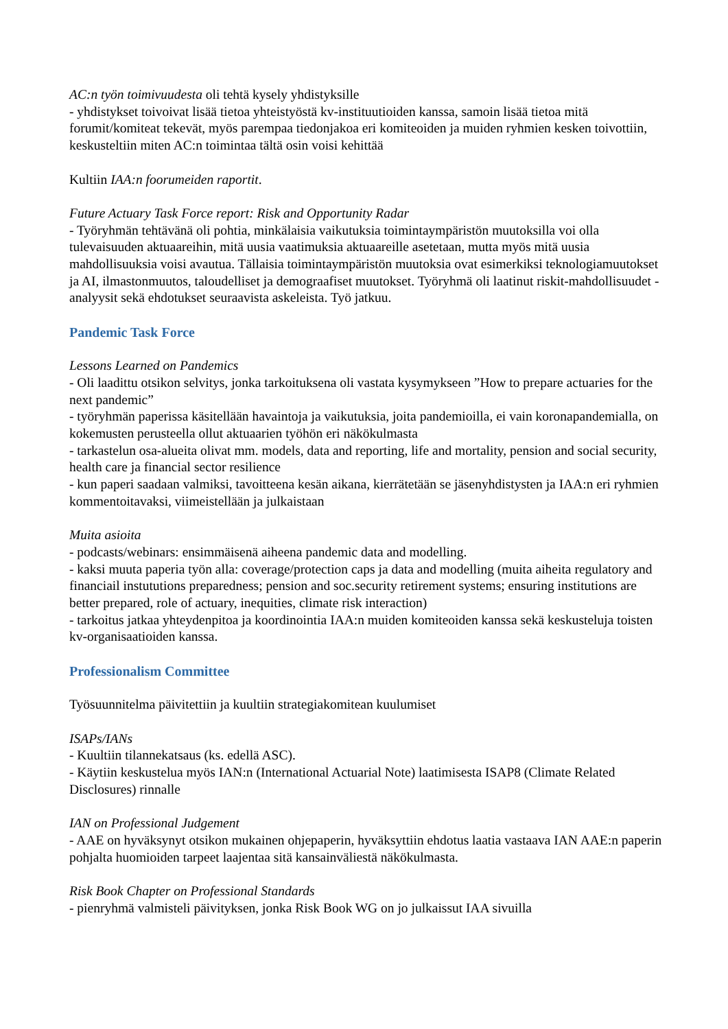AC:n työn toimivuudesta oli tehtä kysely yhdistyksille
- yhdistykset toivoivat lisää tietoa yhteistyöstä kv-instituutioiden kanssa, samoin lisää tietoa mitä forumit/komiteat tekevät, myös parempaa tiedonjakoa eri komiteoiden ja muiden ryhmien kesken toivottiin, keskusteltiin miten AC:n toimintaa tältä osin voisi kehittää
Kultiin IAA:n foorumeiden raportit.
Future Actuary Task Force report: Risk and Opportunity Radar
- Työryhmän tehtävänä oli pohtia, minkälaisia vaikutuksia toimintaympäristön muutoksilla voi olla tulevaisuuden aktuaareihin, mitä uusia vaatimuksia aktuaareille asetetaan, mutta myös mitä uusia mahdollisuuksia voisi avautua. Tällaisia toimintaympäristön muutoksia ovat esimerkiksi teknologiamuutokset ja AI, ilmastonmuutos, taloudelliset ja demograafiset muutokset. Työryhmä oli laatinut riskit-mahdollisuudet -analyysit sekä ehdotukset seuraavista askeleista. Työ jatkuu.
Pandemic Task Force
Lessons Learned on Pandemics
- Oli laadittu otsikon selvitys, jonka tarkoituksena oli vastata kysymykseen ”How to prepare actuaries for the next pandemic”
- työryhmän paperissa käsitellään havaintoja ja vaikutuksia, joita pandemioilla, ei vain koronapandemialla, on kokemusten perusteella ollut aktuaarien työhön eri näkökulmasta
- tarkastelun osa-alueita olivat mm. models, data and reporting, life and mortality, pension and social security, health care ja financial sector resilience
- kun paperi saadaan valmiksi, tavoitteena kesän aikana, kierrätetään se jäsenyhdistysten ja IAA:n eri ryhmien kommentoitavaksi, viimeistellään ja julkaistaan
Muita asioita
- podcasts/webinars: ensimmäisenä aiheena pandemic data and modelling.
- kaksi muuta paperia työn alla: coverage/protection caps ja data and modelling (muita aiheita regulatory and financiail instututions preparedness; pension and soc.security retirement systems; ensuring institutions are better prepared, role of actuary, inequities, climate risk interaction)
- tarkoitus jatkaa yhteydenpitoa ja koordinointia IAA:n muiden komiteoiden kanssa sekä keskusteluja toisten kv-organisaatioiden kanssa.
Professionalism Committee
Työsuunnitelma päivitettiin ja kuultiin strategiakomitean kuulumiset
ISAPs/IANs
- Kuultiin tilannekatsaus (ks. edellä ASC).
- Käytiin keskustelua myös IAN:n (International Actuarial Note) laatimisesta ISAP8 (Climate Related Disclosures) rinnalle
IAN on Professional Judgement
- AAE on hyväksynyt otsikon mukainen ohjepaperin, hyväksyttiin ehdotus laatia vastaava IAN AAE:n paperin pohjalta huomioiden tarpeet laajentaa sitä kansainväliestä näkökulmasta.
Risk Book Chapter on Professional Standards
- pienryhmä valmisteli päivityksen, jonka Risk Book WG on jo julkaissut IAA sivuilla